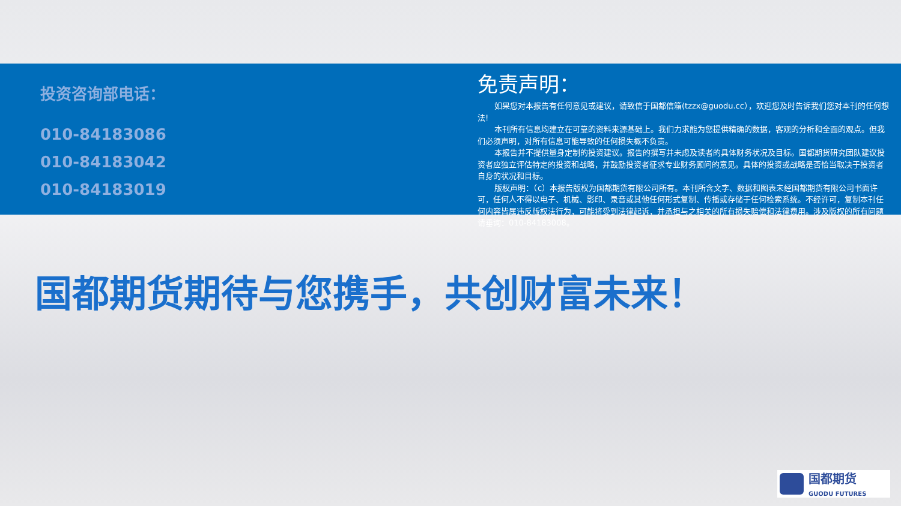投资咨询部电话：
010-84183086
010-84183042
010-84183019
免责声明：
如果您对本报告有任何意见或建议，请致信于国都信箱(tzzx@guodu.cc），欢迎您及时告诉我们您对本刊的任何想法!
本刊所有信息均建立在可靠的资料来源基础上。我们力求能为您提供精确的数据，客观的分析和全面的观点。但我们必须声明，对所有信息可能导致的任何损失概不负责。
本报告并不提供量身定制的投资建议。报告的撰写并未虑及读者的具体财务状况及目标。国都期货研究团队建议投资者应独立评估特定的投资和战略，并鼓励投资者征求专业财务顾问的意见。具体的投资或战略是否恰当取决于投资者自身的状况和目标。
版权声明：（c）本报告版权为国都期货有限公司所有。本刊所含文字、数据和图表未经国都期货有限公司书面许可，任何人不得以电子、机械、影印、录音或其他任何形式复制、传播或存储于任何检索系统。不经许可，复制本刊任何内容皆属违反版权法行为，可能将受到法律起诉，并承担与之相关的所有损失赔偿和法律费用。涉及版权的所有问题请垂询：010-84183008。
国都期货期待与您携手，共创财富未来！
国都期货
GUODU FUTURES